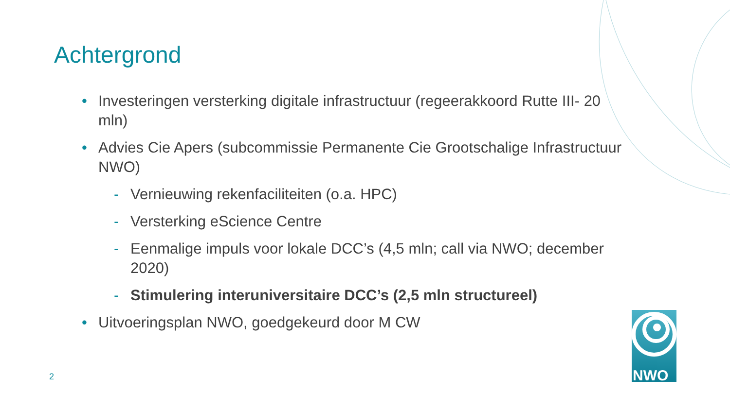Achtergrond
• Investeringen versterking digitale infrastructuur (regeerakkoord Rutte III- 20 mln)
• Advies Cie Apers (subcommissie Permanente Cie Grootschalige Infrastructuur NWO)
- Vernieuwing rekenfaciliteiten (o.a. HPC)
- Versterking eScience Centre
- Eenmalige impuls voor lokale DCC’s (4,5 mln; call via NWO; december 2020)
- Stimulering interuniversitaire DCC’s (2,5 mln structureel)
• Uitvoeringsplan NWO, goedgekeurd door M CW
2
NWO